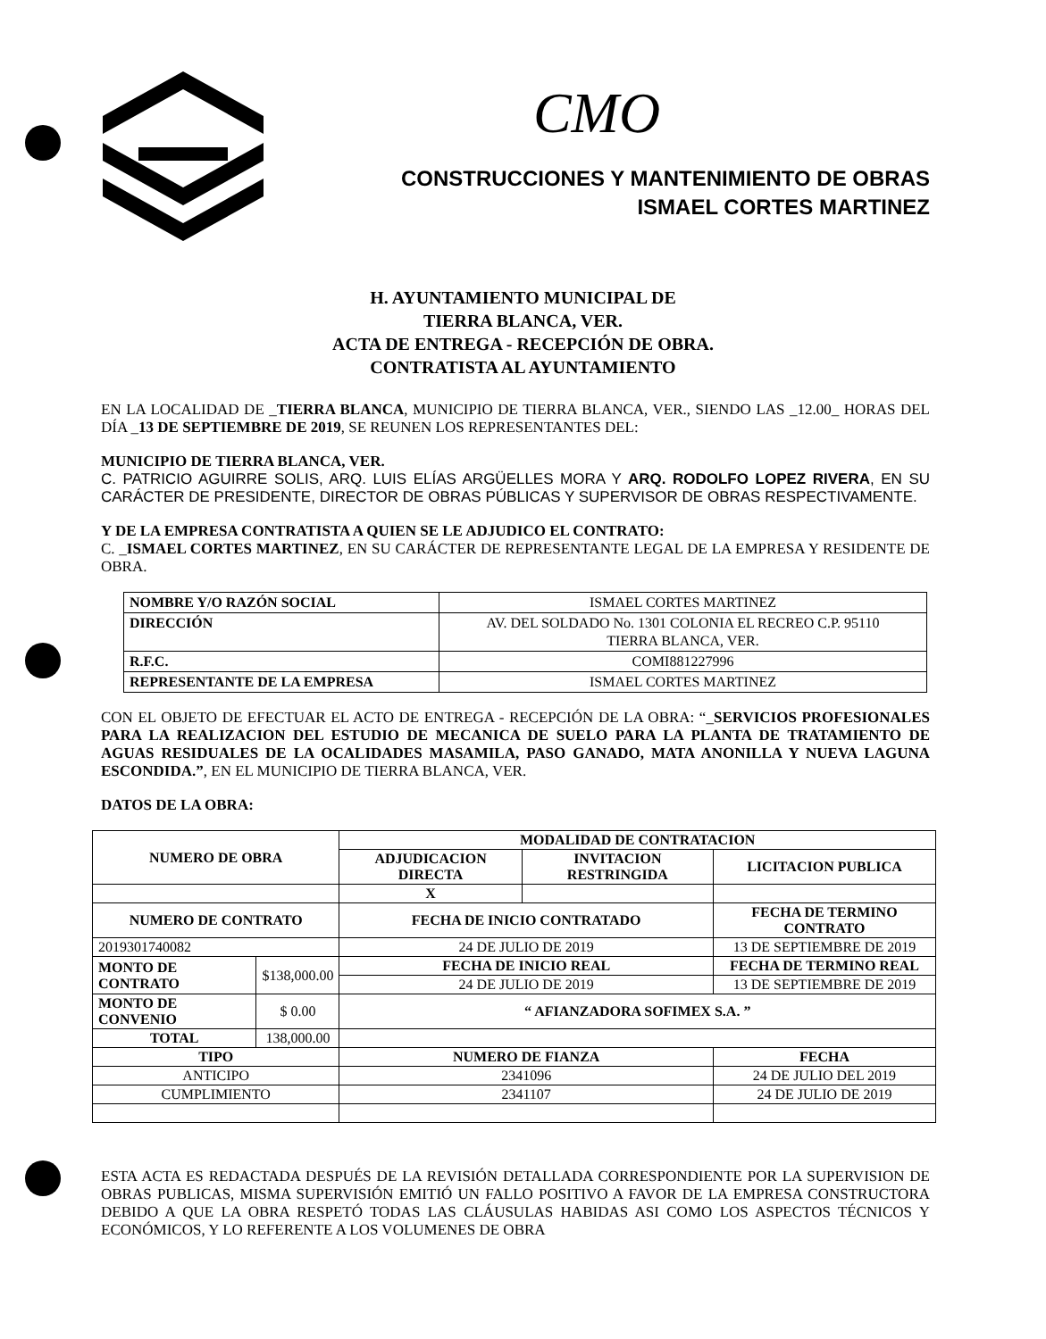CMO
CONSTRUCCIONES Y MANTENIMIENTO DE OBRAS
ISMAEL CORTES MARTINEZ
H. AYUNTAMIENTO MUNICIPAL DE
TIERRA BLANCA, VER.
ACTA DE ENTREGA - RECEPCIÓN DE OBRA.
CONTRATISTA AL AYUNTAMIENTO
EN LA LOCALIDAD DE _TIERRA BLANCA, MUNICIPIO DE TIERRA BLANCA, VER., SIENDO LAS _12.00_ HORAS DEL DÍA _13 DE SEPTIEMBRE DE 2019, SE REUNEN LOS REPRESENTANTES DEL:
MUNICIPIO DE TIERRA BLANCA, VER.
C. PATRICIO AGUIRRE SOLIS, ARQ. LUIS ELÍAS ARGÜELLES MORA Y ARQ. RODOLFO LOPEZ RIVERA, EN SU CARÁCTER DE PRESIDENTE, DIRECTOR DE OBRAS PÚBLICAS Y SUPERVISOR DE OBRAS RESPECTIVAMENTE.
Y DE LA EMPRESA CONTRATISTA A QUIEN SE LE ADJUDICO EL CONTRATO:
C. _ISMAEL CORTES MARTINEZ, EN SU CARÁCTER DE REPRESENTANTE LEGAL DE LA EMPRESA Y RESIDENTE DE OBRA.
| NOMBRE Y/O RAZÓN SOCIAL | ISMAEL CORTES MARTINEZ |
| DIRECCIÓN | AV. DEL SOLDADO No. 1301 COLONIA EL RECREO C.P. 95110 TIERRA BLANCA, VER. |
| R.F.C. | COMI881227996 |
| REPRESENTANTE DE LA EMPRESA | ISMAEL CORTES MARTINEZ |
CON EL OBJETO DE EFECTUAR EL ACTO DE ENTREGA - RECEPCIÓN DE LA OBRA: “_SERVICIOS PROFESIONALES PARA LA REALIZACION DEL ESTUDIO DE MECANICA DE SUELO PARA LA PLANTA DE TRATAMIENTO DE AGUAS RESIDUALES DE LA OCALIDADES MASAMILA, PASO GANADO, MATA ANONILLA Y NUEVA LAGUNA ESCONDIDA.”, EN EL MUNICIPIO DE TIERRA BLANCA, VER.
DATOS DE LA OBRA:
| NUMERO DE OBRA | | MODALIDAD DE CONTRATACION | | |
| --- | --- | --- | --- | --- |
| | | ADJUDICACION DIRECTA | INVITACION RESTRINGIDA | LICITACION PUBLICA |
| | | X | | |
| NUMERO DE CONTRATO | | FECHA DE INICIO CONTRATADO | | FECHA DE TERMINO CONTRATO |
| 2019301740082 | | 24 DE JULIO DE 2019 | | 13 DE SEPTIEMBRE DE 2019 |
| MONTO DE CONTRATO | $138,000.00 | FECHA DE INICIO REAL | | FECHA DE TERMINO REAL |
| | | 24 DE JULIO DE 2019 | | 13 DE SEPTIEMBRE DE 2019 |
| MONTO DE CONVENIO | $ 0.00 | “ AFIANZADORA SOFIMEX S.A. ” | | |
| TOTAL | 138,000.00 | | | |
| TIPO | | NUMERO DE FIANZA | | FECHA |
| ANTICIPO | | 2341096 | | 24 DE JULIO DEL 2019 |
| CUMPLIMIENTO | | 2341107 | | 24 DE JULIO DE 2019 |
ESTA ACTA ES REDACTADA DESPUÉS DE LA REVISIÓN DETALLADA CORRESPONDIENTE POR LA SUPERVISION DE OBRAS PUBLICAS, MISMA SUPERVISIÓN EMITIÓ UN FALLO POSITIVO A FAVOR DE LA EMPRESA CONSTRUCTORA DEBIDO A QUE LA OBRA RESPETÓ TODAS LAS CLÁUSULAS HABIDAS ASI COMO LOS ASPECTOS TÉCNICOS Y ECONÓMICOS, Y LO REFERENTE A LOS VOLUMENES DE OBRA